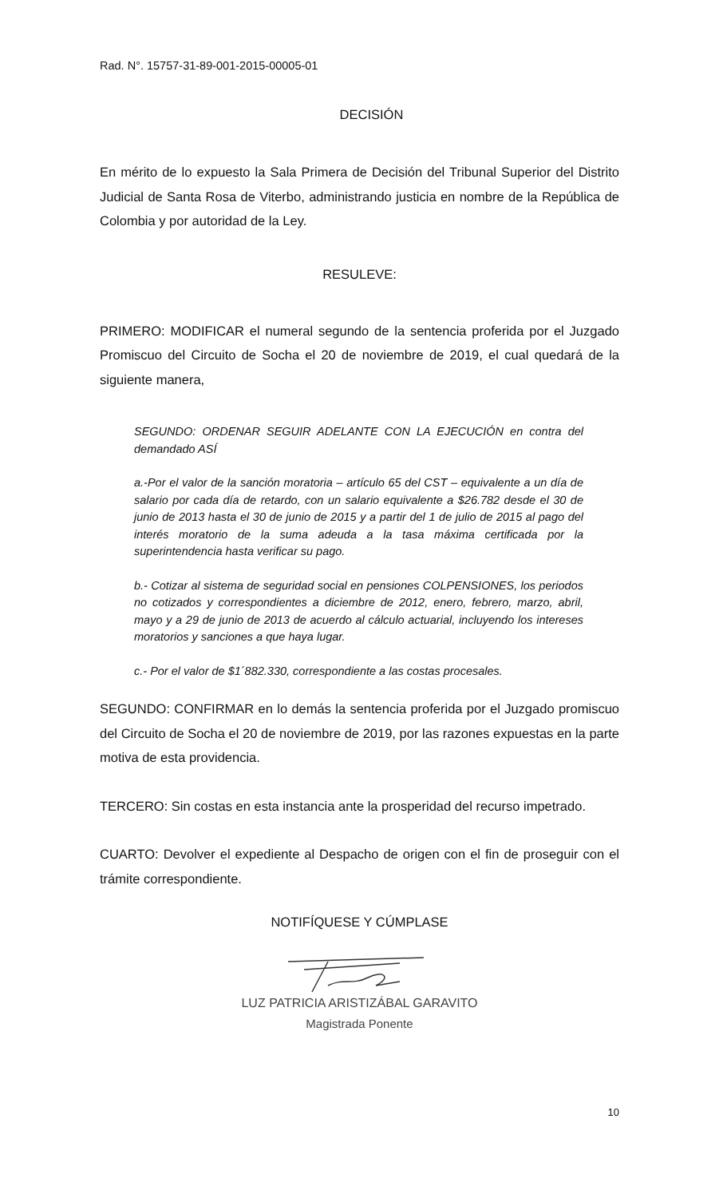Rad. N°. 15757-31-89-001-2015-00005-01
DECISIÓN
En mérito de lo expuesto la Sala Primera de Decisión del Tribunal Superior del Distrito Judicial de Santa Rosa de Viterbo, administrando justicia en nombre de la República de Colombia y por autoridad de la Ley.
RESULEVE:
PRIMERO: MODIFICAR el numeral segundo de la sentencia proferida por el Juzgado Promiscuo del Circuito de Socha el 20 de noviembre de 2019, el cual quedará de la siguiente manera,
SEGUNDO: ORDENAR SEGUIR ADELANTE CON LA EJECUCIÓN en contra del demandado ASÍ
a.-Por el valor de la sanción moratoria – artículo 65 del CST – equivalente a un día de salario por cada día de retardo, con un salario equivalente a $26.782 desde el 30 de junio de 2013 hasta el 30 de junio de 2015 y a partir del 1 de julio de 2015 al pago del interés moratorio de la suma adeuda a la tasa máxima certificada por la superintendencia hasta verificar su pago.
b.- Cotizar al sistema de seguridad social en pensiones COLPENSIONES, los periodos no cotizados y correspondientes a diciembre de 2012, enero, febrero, marzo, abril, mayo y a 29 de junio de 2013 de acuerdo al cálculo actuarial, incluyendo los intereses moratorios y sanciones a que haya lugar.
c.- Por el valor de $1´882.330, correspondiente a las costas procesales.
SEGUNDO: CONFIRMAR en lo demás la sentencia proferida por el Juzgado promiscuo del Circuito de Socha el 20 de noviembre de 2019, por las razones expuestas en la parte motiva de esta providencia.
TERCERO: Sin costas en esta instancia ante la prosperidad del recurso impetrado.
CUARTO: Devolver el expediente al Despacho de origen con el fin de proseguir con el trámite correspondiente.
NOTIFÍQUESE Y CÚMPLASE
LUZ PATRICIA ARISTIZÁBAL GARAVITO
Magistrada Ponente
10